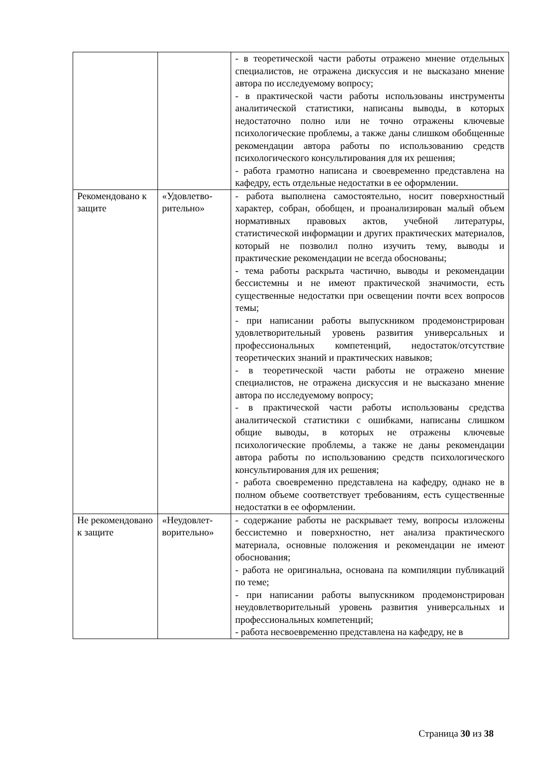| | | - в теоретической части работы отражено мнение отдельных специалистов, не отражена дискуссия и не высказано мнение автора по исследуемому вопросу; - в практической части работы использованы инструменты аналитической статистики, написаны выводы, в которых недостаточно полно или не точно отражены ключевые психологические проблемы, а также даны слишком обобщенные рекомендации автора работы по использованию средств психологического консультирования для их решения; - работа грамотно написана и своевременно представлена на кафедру, есть отдельные недостатки в ее оформлении. |
| Рекомендовано к защите | «Удовлетво-рительно» | - работа выполнена самостоятельно, носит поверхностный характер, собран, обобщен, и проанализирован малый объем нормативных правовых актов, учебной литературы, статистической информации и других практических материалов, который не позволил полно изучить тему, выводы и практические рекомендации не всегда обоснованы; - тема работы раскрыта частично, выводы и рекомендации бессистемны и не имеют практической значимости, есть существенные недостатки при освещении почти всех вопросов темы; - при написании работы выпускником продемонстрирован удовлетворительный уровень развития универсальных и профессиональных компетенций, недостаток/отсутствие теоретических знаний и практических навыков; - в теоретической части работы не отражено мнение специалистов, не отражена дискуссия и не высказано мнение автора по исследуемому вопросу; - в практической части работы использованы средства аналитической статистики с ошибками, написаны слишком общие выводы, в которых не отражены ключевые психологические проблемы, а также не даны рекомендации автора работы по использованию средств психологического консультирования для их решения; - работа своевременно представлена на кафедру, однако не в полном объеме соответствует требованиям, есть существенные недостатки в ее оформлении. |
| Не рекомендовано к защите | «Неудовлет-ворительно» | - содержание работы не раскрывает тему, вопросы изложены бессистемно и поверхностно, нет анализа практического материала, основные положения и рекомендации не имеют обоснования; - работа не оригинальна, основана па компиляции публикаций по теме; - при написании работы выпускником продемонстрирован неудовлетворительный уровень развития универсальных и профессиональных компетенций; - работа несвоевременно представлена на кафедру, не в |
Страница 30 из 38